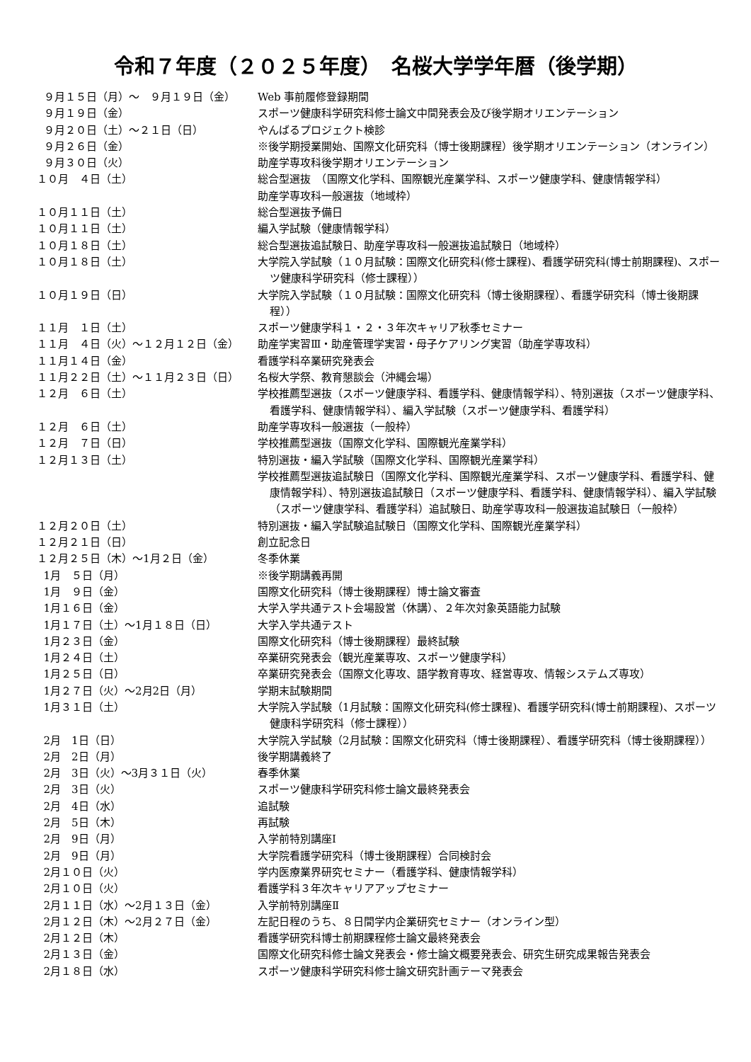令和７年度（２０２５年度）　名桜大学学年暦（後学期）
| ９月１５日（月）～ ９月１９日（金） | Web 事前履修登録期間 |
| ９月１９日（金） | スポーツ健康科学研究科修士論文中間発表会及び後学期オリエンテーション |
| ９月２０日（土）～２１日（日） | やんばるプロジェクト検診 |
| ９月２６日（金） | ※後学期授業開始、国際文化研究科（博士後期課程）後学期オリエンテーション（オンライン） |
| ９月３０日（火） | 助産学専攻科後学期オリエンテーション |
| １０月 ４日（土） | 総合型選抜 （国際文化学科、国際観光産業学科、スポーツ健康学科、健康情報学科） |
| | 助産学専攻科一般選抜（地域枠） |
| １０月１１日（土） | 総合型選抜予備日 |
| １０月１１日（土） | 編入学試験（健康情報学科） |
| １０月１８日（土） | 総合型選抜追試験日、助産学専攻科一般選抜追試験日（地域枠） |
| １０月１８日（土） | 大学院入学試験（１０月試験：国際文化研究科(修士課程)、看護学研究科(博士前期課程)、スポーツ健康科学研究科（修士課程）） |
| １０月１９日（日） | 大学院入学試験（１０月試験：国際文化研究科（博士後期課程）、看護学研究科（博士後期課程）） |
| １１月 １日（土） | スポーツ健康学科１・２・３年次キャリア秋季セミナー |
| １１月 ４日（火）～１２月１２日（金） | 助産学実習Ⅲ・助産管理学実習・母子ケアリング実習（助産学専攻科） |
| １１月１４日（金） | 看護学科卒業研究発表会 |
| １１月２２日（土）～１１月２３日（日） | 名桜大学祭、教育懇談会（沖縄会場） |
| １２月 ６日（土） | 学校推薦型選抜（スポーツ健康学科、看護学科、健康情報学科）、特別選抜（スポーツ健康学科、看護学科、健康情報学科）、編入学試験（スポーツ健康学科、看護学科） |
| １２月 ６日（土） | 助産学専攻科一般選抜（一般枠） |
| １２月 ７日（日） | 学校推薦型選抜（国際文化学科、国際観光産業学科） |
| １２月１３日（土） | 特別選抜・編入学試験（国際文化学科、国際観光産業学科） |
| | 学校推薦型選抜追試験日（国際文化学科、国際観光産業学科、スポーツ健康学科、看護学科、健康情報学科）、特別選抜追試験日（スポーツ健康学科、看護学科、健康情報学科）、編入学試験（スポーツ健康学科、看護学科）追試験日、助産学専攻科一般選抜追試験日（一般枠） |
| １２月２０日（土） | 特別選抜・編入学試験追試験日（国際文化学科、国際観光産業学科） |
| １２月２１日（日） | 創立記念日 |
| １２月２５日（木）～1月２日（金） | 冬季休業 |
| 1月 ５日（月） | ※後学期講義再開 |
| 1月 ９日（金） | 国際文化研究科（博士後期課程）博士論文審査 |
| 1月１６日（金） | 大学入学共通テスト会場設営（休講）、２年次対象英語能力試験 |
| 1月１７日（土）～1月１８日（日） | 大学入学共通テスト |
| 1月２３日（金） | 国際文化研究科（博士後期課程）最終試験 |
| 1月２４日（土） | 卒業研究発表会（観光産業専攻、スポーツ健康学科） |
| 1月２５日（日） | 卒業研究発表会（国際文化専攻、語学教育専攻、経営専攻、情報システムズ専攻） |
| 1月２７日（火）～2月2日（月） | 学期末試験期間 |
| 1月３１日（土） | 大学院入学試験（1月試験：国際文化研究科(修士課程)、看護学研究科(博士前期課程)、スポーツ健康科学研究科（修士課程）） |
| 2月 1日（日） | 大学院入学試験（2月試験：国際文化研究科（博士後期課程）、看護学研究科（博士後期課程）） |
| 2月 2日（月） | 後学期講義終了 |
| 2月 3日（火）～3月３１日（火） | 春季休業 |
| 2月 3日（火） | スポーツ健康科学研究科修士論文最終発表会 |
| 2月 4日（水） | 追試験 |
| 2月 5日（木） | 再試験 |
| 2月 9日（月） | 入学前特別講座Ⅰ |
| 2月 9日（月） | 大学院看護学研究科（博士後期課程）合同検討会 |
| 2月１０日（火） | 学内医療業界研究セミナー（看護学科、健康情報学科） |
| 2月１０日（火） | 看護学科３年次キャリアアップセミナー |
| 2月１１日（水）～2月１３日（金） | 入学前特別講座Ⅱ |
| 2月１２日（木）～2月２７日（金） | 左記日程のうち、８日間学内企業研究セミナー（オンライン型） |
| 2月１２日（木） | 看護学研究科博士前期課程修士論文最終発表会 |
| 2月１３日（金） | 国際文化研究科修士論文発表会・修士論文概要発表会、研究生研究成果報告発表会 |
| 2月１８日（水） | スポーツ健康科学研究科修士論文研究計画テーマ発表会 |